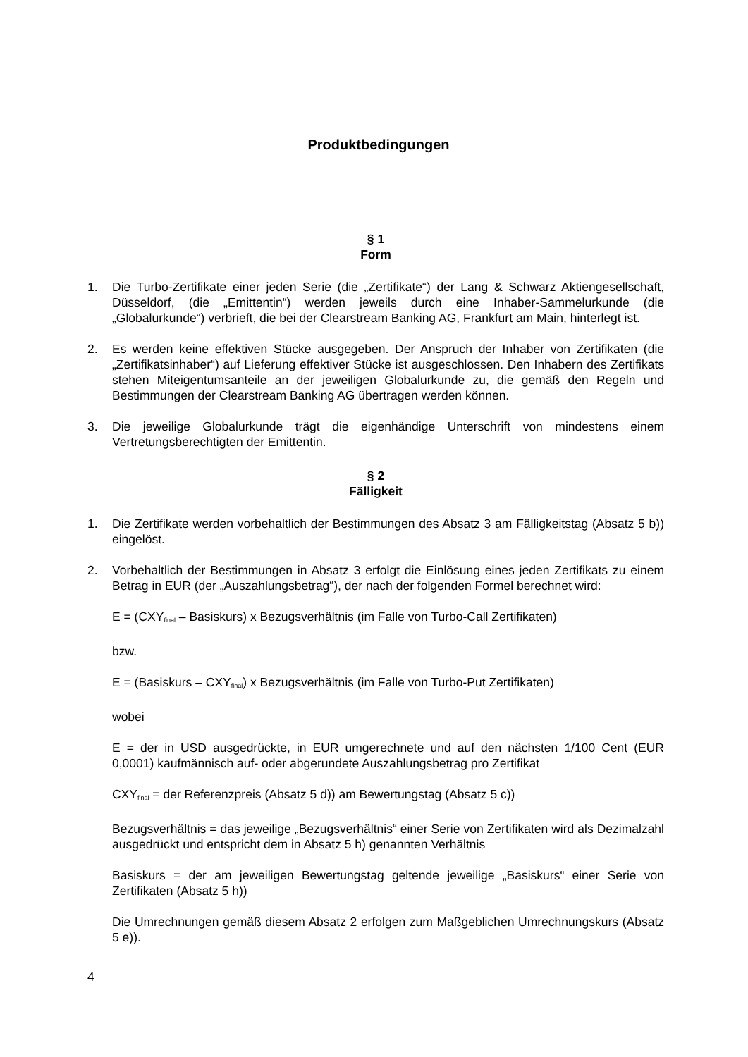Produktbedingungen
§ 1
Form
1. Die Turbo-Zertifikate einer jeden Serie (die „Zertifikate“) der Lang & Schwarz Aktiengesellschaft, Düsseldorf, (die „Emittentin“) werden jeweils durch eine Inhaber-Sammelurkunde (die „Globalurkunde“) verbrieft, die bei der Clearstream Banking AG, Frankfurt am Main, hinterlegt ist.
2. Es werden keine effektiven Stücke ausgegeben. Der Anspruch der Inhaber von Zertifikaten (die „Zertifikatsinhaber“) auf Lieferung effektiver Stücke ist ausgeschlossen. Den Inhabern des Zertifikats stehen Miteigentumsanteile an der jeweiligen Globalurkunde zu, die gemäß den Regeln und Bestimmungen der Clearstream Banking AG übertragen werden können.
3. Die jeweilige Globalurkunde trägt die eigenhändige Unterschrift von mindestens einem Vertretungsberechtigten der Emittentin.
§ 2
Fälligkeit
1. Die Zertifikate werden vorbehaltlich der Bestimmungen des Absatz 3 am Fälligkeitstag (Absatz 5 b)) eingelöst.
2. Vorbehaltlich der Bestimmungen in Absatz 3 erfolgt die Einlösung eines jeden Zertifikats zu einem Betrag in EUR (der „Auszahlungsbetrag“), der nach der folgenden Formel berechnet wird:
E = (CXY<sub>final</sub> – Basiskurs) x Bezugsverhältnis (im Falle von Turbo-Call Zertifikaten)
bzw.
E = (Basiskurs – CXY<sub>final</sub>) x Bezugsverhältnis (im Falle von Turbo-Put Zertifikaten)
wobei
E = der in USD ausgedrückte, in EUR umgerechnete und auf den nächsten 1/100 Cent (EUR 0,0001) kaufmännisch auf- oder abgerundete Auszahlungsbetrag pro Zertifikat
CXY<sub>final</sub> = der Referenzpreis (Absatz 5 d)) am Bewertungstag (Absatz 5 c))
Bezugsverhältnis = das jeweilige „Bezugsverhältnis“ einer Serie von Zertifikaten wird als Dezimalzahl ausgedrückt und entspricht dem in Absatz 5 h) genannten Verhältnis
Basiskurs = der am jeweiligen Bewertungstag geltende jeweilige „Basiskurs“ einer Serie von Zertifikaten (Absatz 5 h))
Die Umrechnungen gemäß diesem Absatz 2 erfolgen zum Maßgeblichen Umrechnungskurs (Absatz 5 e)).
4